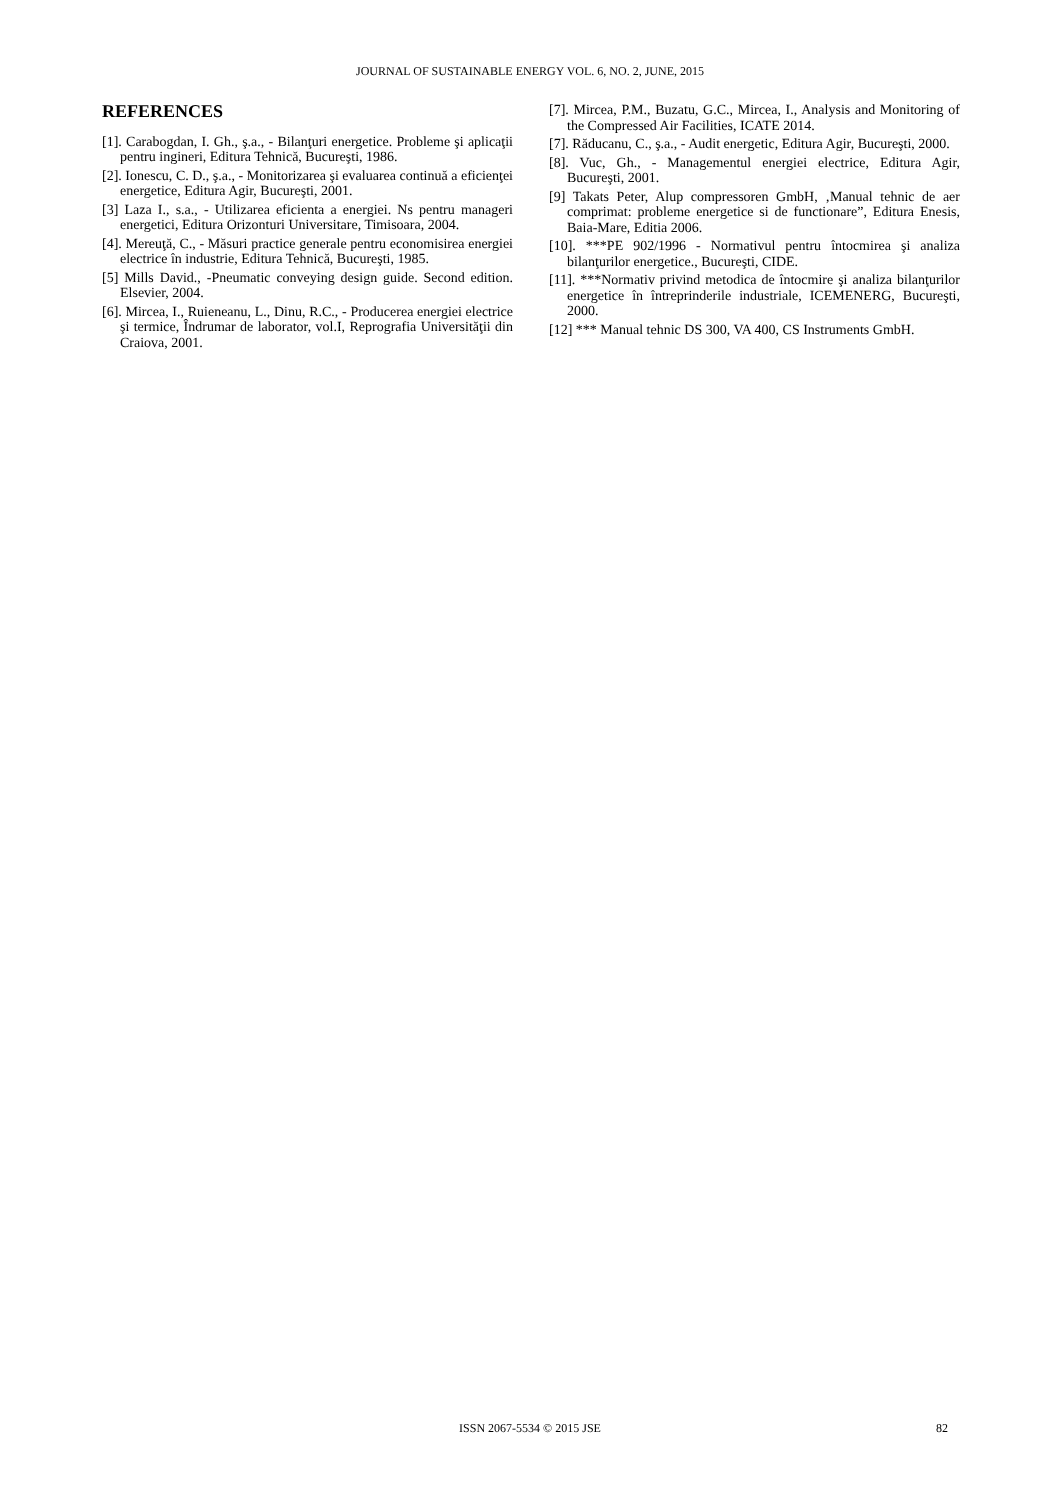JOURNAL OF SUSTAINABLE ENERGY VOL. 6, NO. 2, JUNE, 2015
REFERENCES
[1]. Carabogdan, I. Gh., ş.a., - Bilanţuri energetice. Probleme şi aplicaţii pentru ingineri, Editura Tehnică, Bucureşti, 1986.
[2]. Ionescu, C. D., ş.a., - Monitorizarea şi evaluarea continuă a eficienţei energetice, Editura Agir, Bucureşti, 2001.
[3] Laza I., s.a., - Utilizarea eficienta a energiei. Ns pentru manageri energetici, Editura Orizonturi Universitare, Timisoara, 2004.
[4]. Mereuţă, C., - Măsuri practice generale pentru economisirea energiei electrice în industrie, Editura Tehnică, Bucureşti, 1985.
[5] Mills David., -Pneumatic conveying design guide. Second edition. Elsevier, 2004.
[6]. Mircea, I., Ruieneanu, L., Dinu, R.C., - Producerea energiei electrice şi termice, Îndrumar de laborator, vol.I, Reprografia Universităţii din Craiova, 2001.
[7]. Mircea, P.M., Buzatu, G.C., Mircea, I., Analysis and Monitoring of the Compressed Air Facilities, ICATE 2014.
[7]. Răducanu, C., ş.a., - Audit energetic, Editura Agir, Bucureşti, 2000.
[8]. Vuc, Gh., - Managementul energiei electrice, Editura Agir, Bucureşti, 2001.
[9] Takats Peter, Alup compressoren GmbH, ‚Manual tehnic de aer comprimat: probleme energetice si de functionare”, Editura Enesis, Baia-Mare, Editia 2006.
[10]. ***PE 902/1996 - Normativul pentru întocmirea şi analiza bilanţurilor energetice., Bucureşti, CIDE.
[11]. ***Normativ privind metodica de întocmire şi analiza bilanţurilor energetice în întreprinderile industriale, ICEMENERG, Bucureşti, 2000.
[12] *** Manual tehnic DS 300, VA 400, CS Instruments GmbH.
ISSN 2067-5534 © 2015 JSE
82